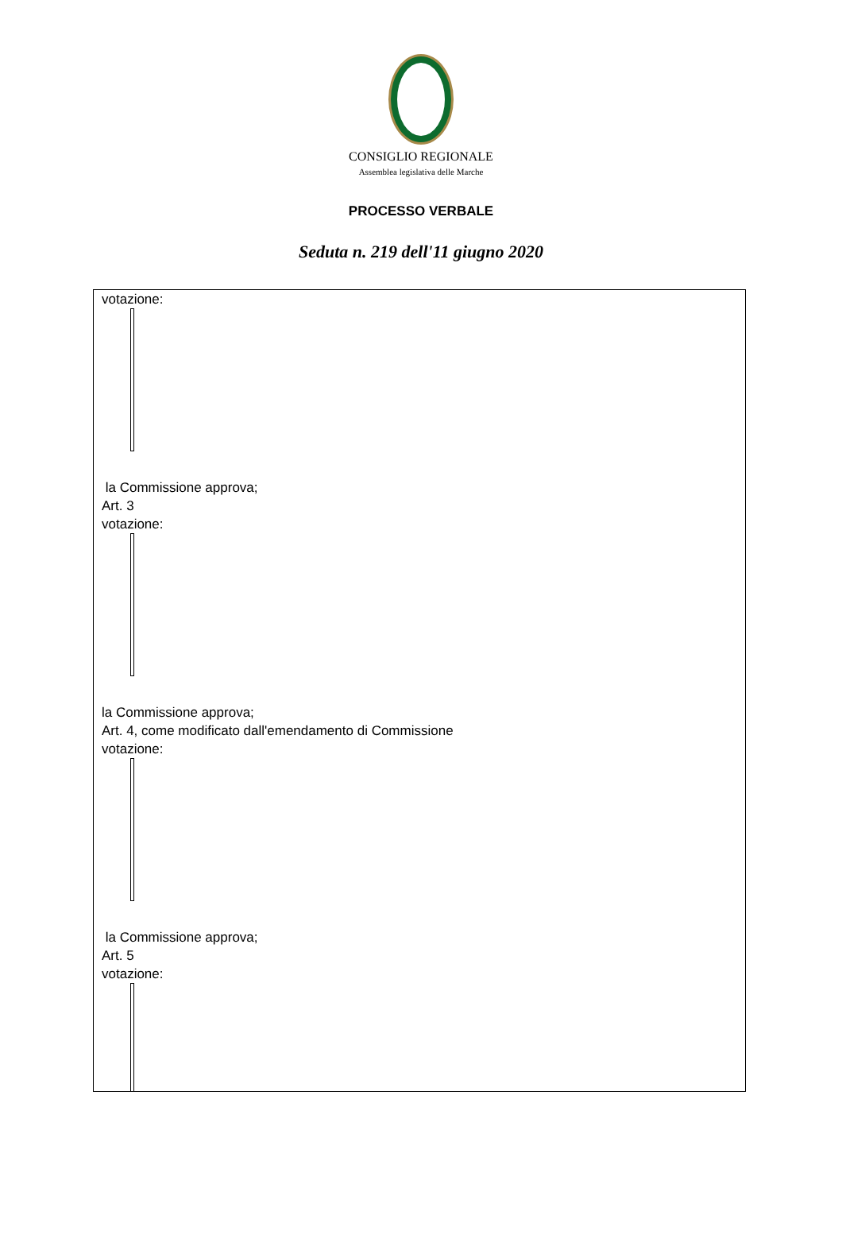CONSIGLIO REGIONALE
Assemblea legislativa delle Marche
PROCESSO VERBALE
Seduta n. 219 dell'11 giugno 2020
votazione:
la Commissione approva;
Art. 3
votazione:
la Commissione approva;
Art. 4, come modificato dall'emendamento di Commissione
votazione:
la Commissione approva;
Art. 5
votazione: